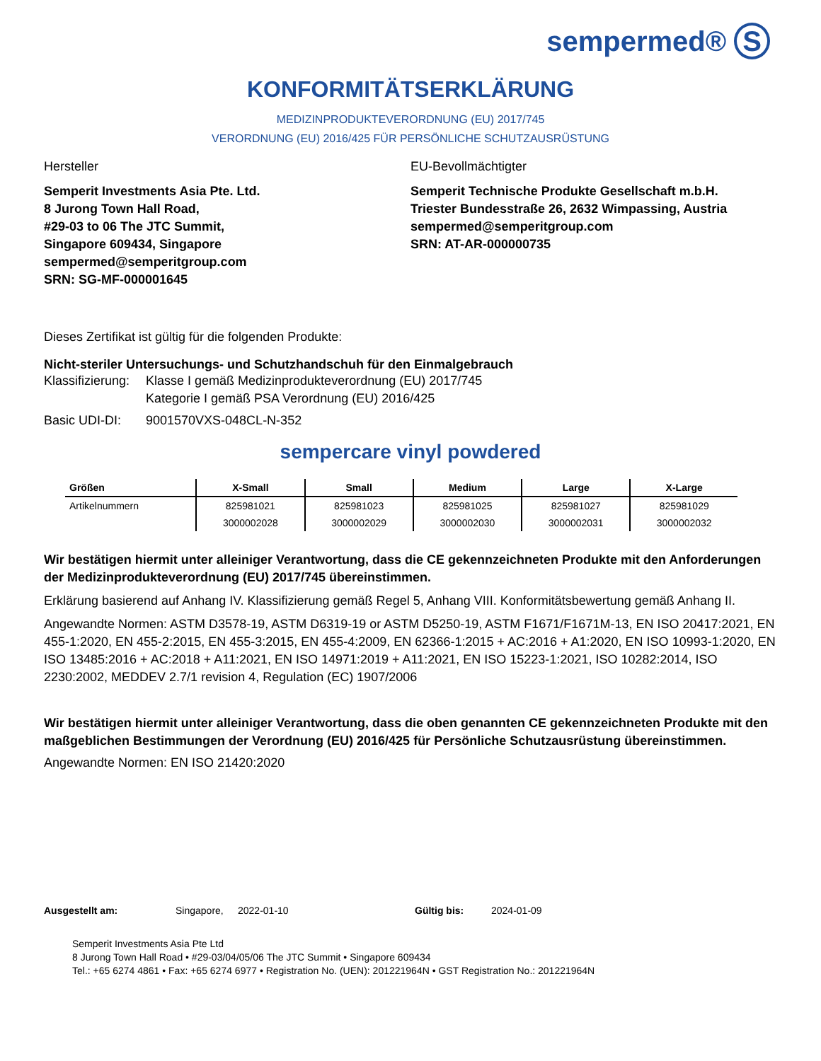sempermed® S
KONFORMITÄTSERKLÄRUNG
MEDIZINPRODUKTEVERORDNUNG (EU) 2017/745
VERORDNUNG (EU) 2016/425 FÜR PERSÖNLICHE SCHUTZAUSRÜSTUNG
Hersteller
Semperit Investments Asia Pte. Ltd.
8 Jurong Town Hall Road,
#29-03 to 06 The JTC Summit,
Singapore 609434, Singapore
sempermed@semperitgroup.com
SRN: SG-MF-000001645
EU-Bevollmächtigter
Semperit Technische Produkte Gesellschaft m.b.H.
Triester Bundesstraße 26, 2632 Wimpassing, Austria
sempermed@semperitgroup.com
SRN: AT-AR-000000735
Dieses Zertifikat ist gültig für die folgenden Produkte:
Nicht-steriler Untersuchungs- und Schutzhandschuh für den Einmalgebrauch
Klassifizierung: Klasse I gemäß Medizinprodukteverordnung (EU) 2017/745
Kategorie I gemäß PSA Verordnung (EU) 2016/425
Basic UDI-DI: 9001570VXS-048CL-N-352
sempercare vinyl powdered
| Größen | X-Small | Small | Medium | Large | X-Large |
| --- | --- | --- | --- | --- | --- |
| Artikelnummern | 825981021 | 825981023 | 825981025 | 825981027 | 825981029 |
| | 3000002028 | 3000002029 | 3000002030 | 3000002031 | 3000002032 |
Wir bestätigen hiermit unter alleiniger Verantwortung, dass die CE gekennzeichneten Produkte mit den Anforderungen der Medizinprodukteverordnung (EU) 2017/745 übereinstimmen.
Erklärung basierend auf Anhang IV. Klassifizierung gemäß Regel 5, Anhang VIII. Konformitätsbewertung gemäß Anhang II.
Angewandte Normen: ASTM D3578-19, ASTM D6319-19 or ASTM D5250-19, ASTM F1671/F1671M-13, EN ISO 20417:2021, EN 455-1:2020, EN 455-2:2015, EN 455-3:2015, EN 455-4:2009, EN 62366-1:2015 + AC:2016 + A1:2020, EN ISO 10993-1:2020, EN ISO 13485:2016 + AC:2018 + A11:2021, EN ISO 14971:2019 + A11:2021, EN ISO 15223-1:2021, ISO 10282:2014, ISO 2230:2002, MEDDEV 2.7/1 revision 4, Regulation (EC) 1907/2006
Wir bestätigen hiermit unter alleiniger Verantwortung, dass die oben genannten CE gekennzeichneten Produkte mit den maßgeblichen Bestimmungen der Verordnung (EU) 2016/425 für Persönliche Schutzausrüstung übereinstimmen.
Angewandte Normen: EN ISO 21420:2020
Ausgestellt am: Singapore, 2022-01-10 Gültig bis: 2024-01-09
Semperit Investments Asia Pte Ltd
8 Jurong Town Hall Road • #29-03/04/05/06 The JTC Summit • Singapore 609434
Tel.: +65 6274 4861 • Fax: +65 6274 6977 • Registration No. (UEN): 201221964N • GST Registration No.: 201221964N